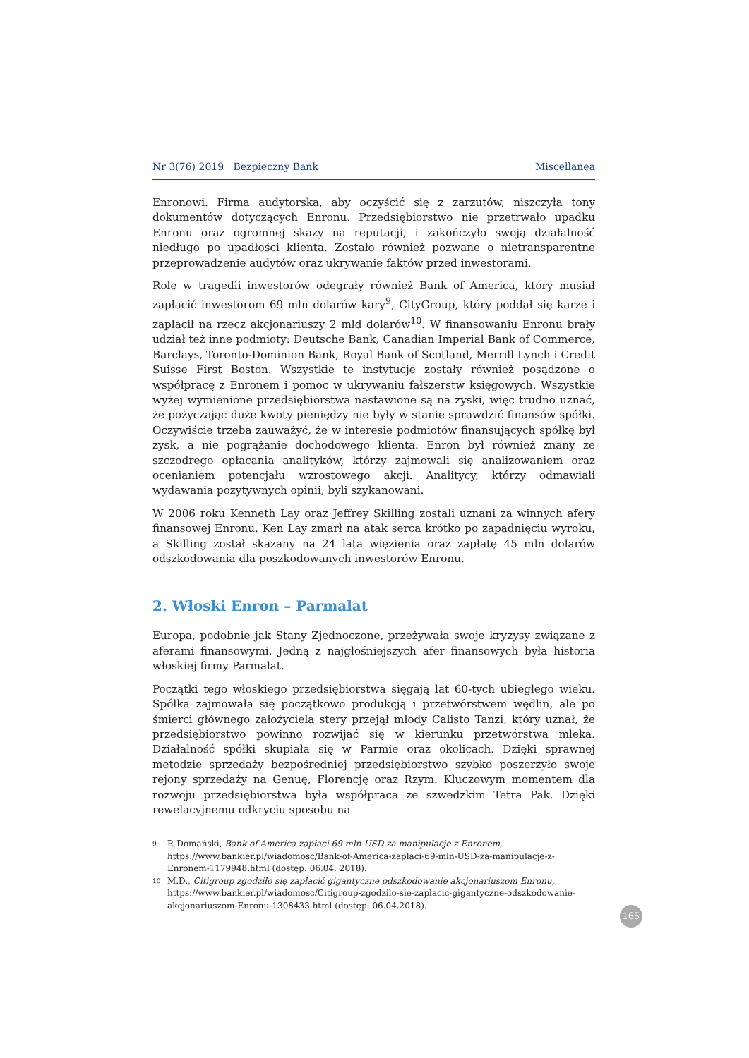Nr 3(76) 2019 Bezpieczny Bank Miscellanea
Enronowi. Firma audytorska, aby oczyścić się z zarzutów, niszczyła tony dokumentów dotyczących Enronu. Przedsiębiorstwo nie przetrwało upadku Enronu oraz ogromnej skazy na reputacji, i zakończyło swoją działalność niedługo po upadłości klienta. Zostało również pozwane o nietransparentne przeprowadzenie audytów oraz ukrywanie faktów przed inwestorami.
Rolę w tragedii inwestorów odegrały również Bank of America, który musiał zapłacić inwestorom 69 mln dolarów kary<sup>9</sup>, CityGroup, który poddał się karze i zapłacił na rzecz akcjonariuszy 2 mld dolarów<sup>10</sup>. W finansowaniu Enronu brały udział też inne podmioty: Deutsche Bank, Canadian Imperial Bank of Commerce, Barclays, Toronto-Dominion Bank, Royal Bank of Scotland, Merrill Lynch i Credit Suisse First Boston. Wszystkie te instytucje zostały również posądzone o współpracę z Enronem i pomoc w ukrywaniu fałszerstw księgowych. Wszystkie wyżej wymienione przedsiębiorstwa nastawione są na zyski, więc trudno uznać, że pożyczając duże kwoty pieniędzy nie były w stanie sprawdzić finansów spółki. Oczywiście trzeba zauważyć, że w interesie podmiotów finansujących spółkę był zysk, a nie pogrążanie dochodowego klienta. Enron był również znany ze szczodrego opłacania analityków, którzy zajmowali się analizowaniem oraz ocenianiem potencjału wzrostowego akcji. Analitycy, którzy odmawiali wydawania pozytywnych opinii, byli szykanowani.
W 2006 roku Kenneth Lay oraz Jeffrey Skilling zostali uznani za winnych afery finansowej Enronu. Ken Lay zmarł na atak serca krótko po zapadnięciu wyroku, a Skilling został skazany na 24 lata więzienia oraz zapłatę 45 mln dolarów odszkodowania dla poszkodowanych inwestorów Enronu.
2. Włoski Enron – Parmalat
Europa, podobnie jak Stany Zjednoczone, przeżywała swoje kryzysy związane z aferami finansowymi. Jedną z najgłośniejszych afer finansowych była historia włoskiej firmy Parmalat.
Początki tego włoskiego przedsiębiorstwa sięgają lat 60-tych ubiegłego wieku. Spółka zajmowała się początkowo produkcją i przetwórstwem wędlin, ale po śmierci głównego założyciela stery przejął młody Calisto Tanzi, który uznał, że przedsiębiorstwo powinno rozwijać się w kierunku przetwórstwa mleka. Działalność spółki skupiała się w Parmie oraz okolicach. Dzięki sprawnej metodzie sprzedaży bezpośredniej przedsiębiorstwo szybko poszerzyło swoje rejony sprzedaży na Genuę, Florencję oraz Rzym. Kluczowym momentem dla rozwoju przedsiębiorstwa była współpraca ze szwedzkim Tetra Pak. Dzięki rewelacyjnemu odkryciu sposobu na
9 P. Domański, Bank of America zapłaci 69 mln USD za manipulacje z Enronem, https://www.bankier.pl/wiadomosc/Bank-of-America-zaplaci-69-mln-USD-za-manipulacje-z-Enronem-1179948.html (dostęp: 06.04. 2018).
10 M.D., Citigroup zgodziło się zapłacić gigantyczne odszkodowanie akcjonariuszom Enronu, https://www.bankier.pl/wiadomosc/Citigroup-zgodzilo-sie-zaplacic-gigantyczne-odszkodowanie-akcjonariuszom-Enronu-1308433.html (dostęp: 06.04.2018).
165